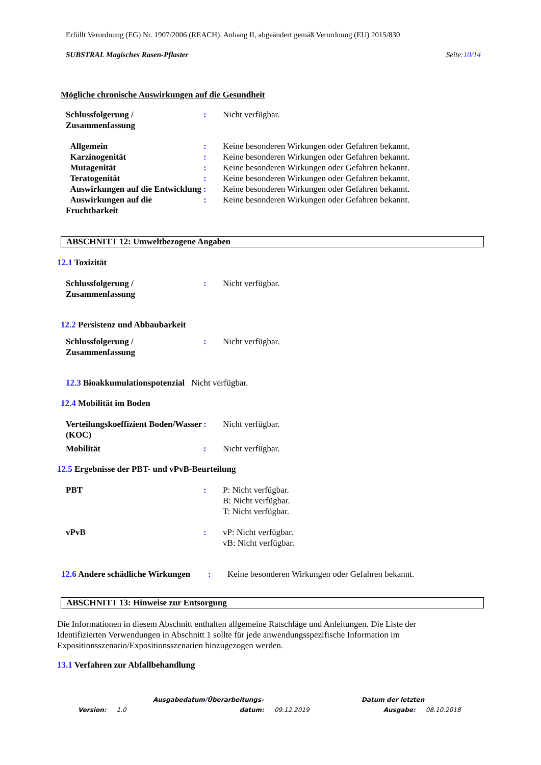Erfüllt Verordnung (EG) Nr. 1907/2006 (REACH), Anhang II, abgeändert gemäß Verordnung (EU) 2015/830
SUBSTRAL Magisches Rasen-Pflaster Seite:10/14
Mögliche chronische Auswirkungen auf die Gesundheit
Schlussfolgerung / Zusammenfassung
: Nicht verfügbar.
Allgemein : Keine besonderen Wirkungen oder Gefahren bekannt.
Karzinogenität : Keine besonderen Wirkungen oder Gefahren bekannt.
Mutagenität : Keine besonderen Wirkungen oder Gefahren bekannt.
Teratogenität : Keine besonderen Wirkungen oder Gefahren bekannt.
Auswirkungen auf die Entwicklung
: Keine besonderen Wirkungen oder Gefahren bekannt.
Auswirkungen auf die Fruchtbarkeit
: Keine besonderen Wirkungen oder Gefahren bekannt.
ABSCHNITT 12: Umweltbezogene Angaben
12.1 Toxizität
Schlussfolgerung / Zusammenfassung
: Nicht verfügbar.
12.2 Persistenz und Abbaubarkeit
Schlussfolgerung / Zusammenfassung
: Nicht verfügbar.
12.3 Bioakkumulationspotenzial Nicht verfügbar.
12.4 Mobilität im Boden
Verteilungskoeffizient Boden/Wasser (KOC)
: Nicht verfügbar.
Mobilität : Nicht verfügbar.
12.5 Ergebnisse der PBT- und vPvB-Beurteilung
PBT : P: Nicht verfügbar.
B: Nicht verfügbar.
T: Nicht verfügbar.
vPvB : vP: Nicht verfügbar.
vB: Nicht verfügbar.
12.6 Andere schädliche Wirkungen
: Keine besonderen Wirkungen oder Gefahren bekannt.
ABSCHNITT 13: Hinweise zur Entsorgung
Die Informationen in diesem Abschnitt enthalten allgemeine Ratschläge und Anleitungen. Die Liste der Identifizierten Verwendungen in Abschnitt 1 sollte für jede anwendungsspezifische Information im Expositionsszenario/Expositionsszenarien hinzugezogen werden.
13.1 Verfahren zur Abfallbehandlung
Ausgabedatum/Überarbeitungs- Datum der letzten
Version: 1.0 datum: 09.12.2019 Ausgabe: 08.10.2018